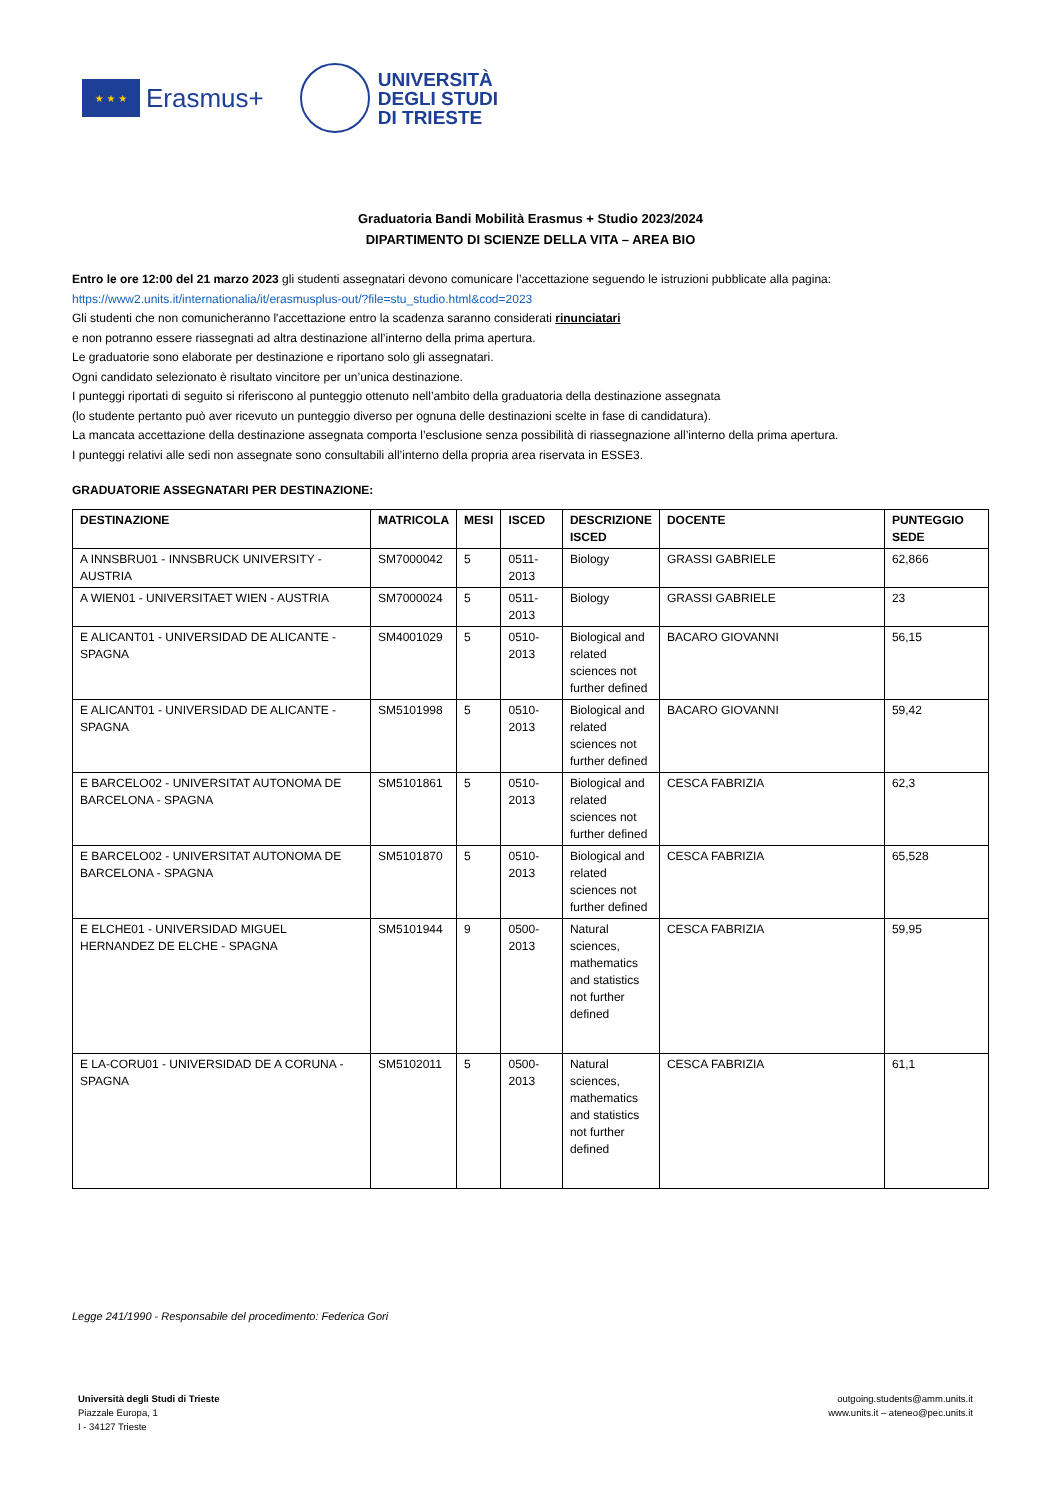★ ★ ★
Erasmus+
UNIVERSITÀ
DEGLI STUDI
DI TRIESTE
Graduatoria Bandi Mobilità Erasmus + Studio 2023/2024
DIPARTIMENTO DI SCIENZE DELLA VITA – AREA BIO
Entro le ore 12:00 del 21 marzo 2023 gli studenti assegnatari devono comunicare l’accettazione seguendo le istruzioni pubblicate alla pagina:
https://www2.units.it/internationalia/it/erasmusplus-out/?file=stu_studio.html&cod=2023
Gli studenti che non comunicheranno l'accettazione entro la scadenza saranno considerati rinunciatari
e non potranno essere riassegnati ad altra destinazione all’interno della prima apertura.
Le graduatorie sono elaborate per destinazione e riportano solo gli assegnatari.
Ogni candidato selezionato è risultato vincitore per un’unica destinazione.
I punteggi riportati di seguito si riferiscono al punteggio ottenuto nell’ambito della graduatoria della destinazione assegnata
(lo studente pertanto può aver ricevuto un punteggio diverso per ognuna delle destinazioni scelte in fase di candidatura).
La mancata accettazione della destinazione assegnata comporta l’esclusione senza possibilità di riassegnazione all’interno della prima apertura.
I punteggi relativi alle sedi non assegnate sono consultabili all’interno della propria area riservata in ESSE3.
GRADUATORIE ASSEGNATARI PER DESTINAZIONE:
| DESTINAZIONE | MATRICOLA | MESI | ISCED | DESCRIZIONE ISCED | DOCENTE | PUNTEGGIO SEDE |
| --- | --- | --- | --- | --- | --- | --- |
| A INNSBRU01 - INNSBRUCK UNIVERSITY - AUSTRIA | SM7000042 | 5 | 0511-2013 | Biology | GRASSI GABRIELE | 62,866 |
| A WIEN01 - UNIVERSITAET WIEN - AUSTRIA | SM7000024 | 5 | 0511-2013 | Biology | GRASSI GABRIELE | 23 |
| E ALICANT01 - UNIVERSIDAD DE ALICANTE - SPAGNA | SM4001029 | 5 | 0510-2013 | Biological and related sciences not further defined | BACARO GIOVANNI | 56,15 |
| E ALICANT01 - UNIVERSIDAD DE ALICANTE - SPAGNA | SM5101998 | 5 | 0510-2013 | Biological and related sciences not further defined | BACARO GIOVANNI | 59,42 |
| E BARCELO02 - UNIVERSITAT AUTONOMA DE BARCELONA - SPAGNA | SM5101861 | 5 | 0510-2013 | Biological and related sciences not further defined | CESCA FABRIZIA | 62,3 |
| E BARCELO02 - UNIVERSITAT AUTONOMA DE BARCELONA - SPAGNA | SM5101870 | 5 | 0510-2013 | Biological and related sciences not further defined | CESCA FABRIZIA | 65,528 |
| E ELCHE01 - UNIVERSIDAD MIGUEL HERNANDEZ DE ELCHE - SPAGNA | SM5101944 | 9 | 0500-2013 | Natural sciences, mathematics and statistics not further defined | CESCA FABRIZIA | 59,95 |
| E LA-CORU01 - UNIVERSIDAD DE A CORUNA - SPAGNA | SM5102011 | 5 | 0500-2013 | Natural sciences, mathematics and statistics not further defined | CESCA FABRIZIA | 61,1 |
Legge 241/1990 - Responsabile del procedimento: Federica Gori
Università degli Studi di Trieste
Piazzale Europa, 1
I - 34127 Trieste
outgoing.students@amm.units.it
www.units.it – ateneo@pec.units.it